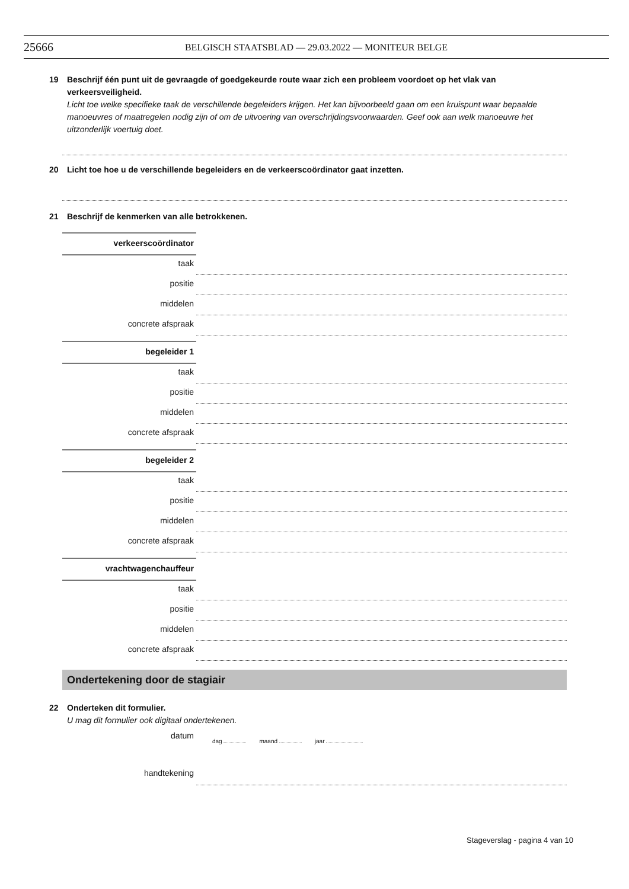25666
BELGISCH STAATSBLAD — 29.03.2022 — MONITEUR BELGE
19 Beschrijf één punt uit de gevraagde of goedgekeurde route waar zich een probleem voordoet op het vlak van
verkeersveiligheid.
Licht toe welke specifieke taak de verschillende begeleiders krijgen. Het kan bijvoorbeeld gaan om een kruispunt waar bepaalde manoeuvres of maatregelen nodig zijn of om de uitvoering van overschrijdingsvoorwaarden. Geef ook aan welk manoeuvre het uitzonderlijk voertuig doet.
20 Licht toe hoe u de verschillende begeleiders en de verkeerscoördinator gaat inzetten.
21 Beschrijf de kenmerken van alle betrokkenen.
verkeerscoördinator
taak
positie
middelen
concrete afspraak
begeleider 1
taak
positie
middelen
concrete afspraak
begeleider 2
taak
positie
middelen
concrete afspraak
vrachtwagenchauffeur
taak
positie
middelen
concrete afspraak
Ondertekening door de stagiair
22 Onderteken dit formulier.
U mag dit formulier ook digitaal ondertekenen.
datum
dag maand jaar
handtekening
Stageverslag - pagina 4 van 10